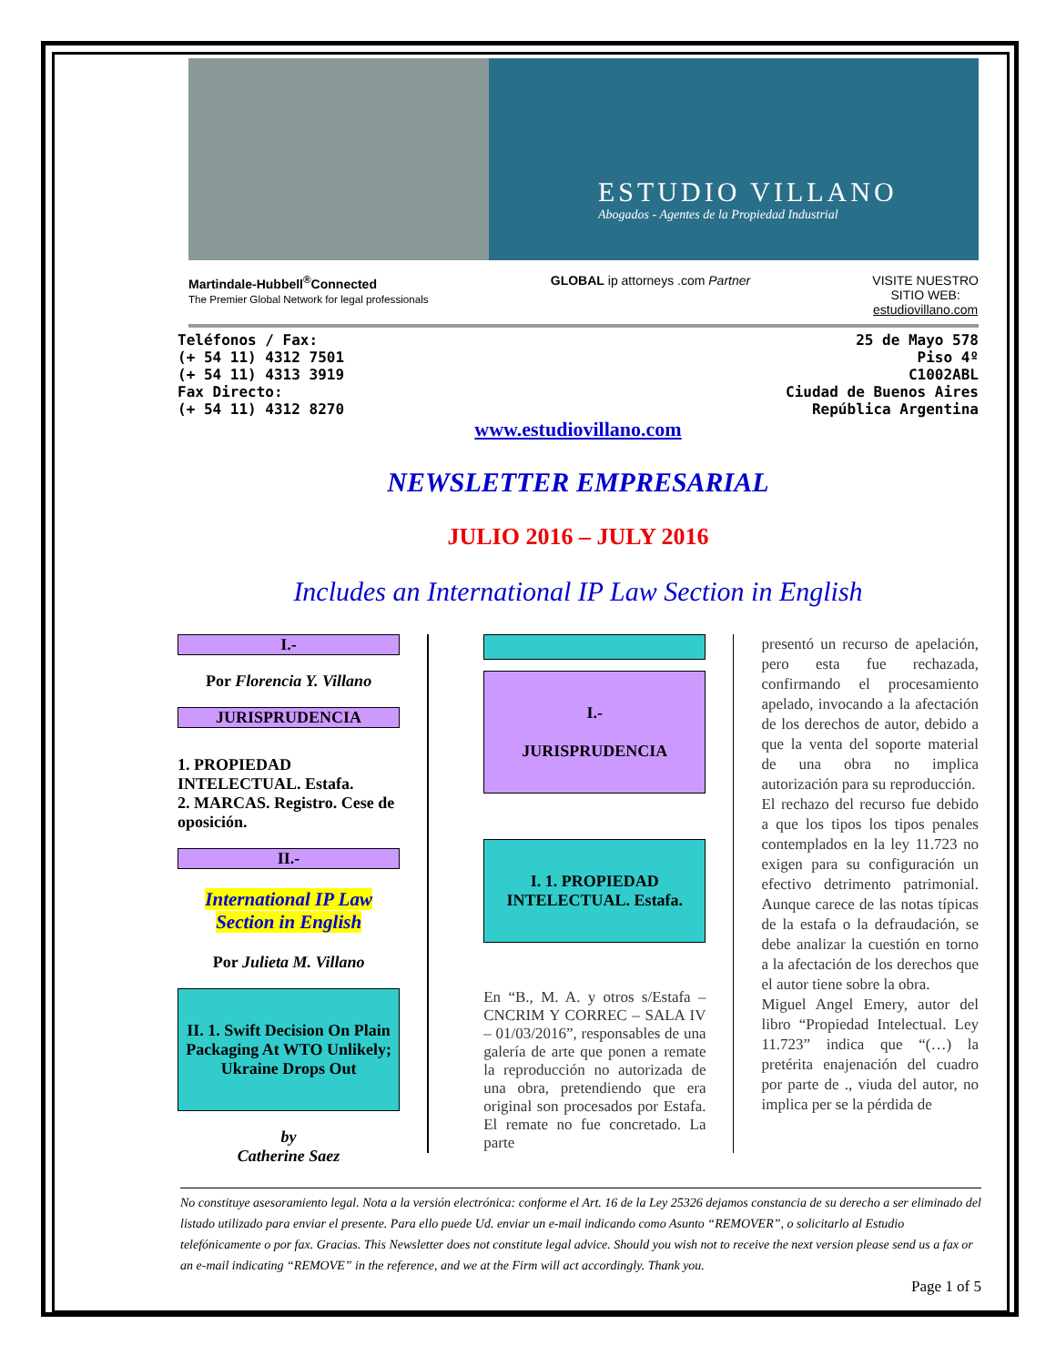ESTUDIO VILLANO
Abogados - Agentes de la Propiedad Industrial
Martindale-Hubbell<sup>®</sup>Connected
The Premier Global Network for legal professionals
GLOBAL ip attorneys .com Partner
VISITE NUESTRO
SITIO WEB:
estudiovillano.com
Teléfonos / Fax:
(+ 54 11) 4312 7501
(+ 54 11) 4313 3919
Fax Directo:
(+ 54 11) 4312 8270
25 de Mayo 578
Piso 4º
C1002ABL
Ciudad de Buenos Aires
República Argentina
www.estudiovillano.com
NEWSLETTER EMPRESARIAL
JULIO 2016 – JULY 2016
Includes an International IP Law Section in English
I.-
Por Florencia Y. Villano
JURISPRUDENCIA
1. PROPIEDAD INTELECTUAL. Estafa.
2. MARCAS. Registro. Cese de oposición.
II.-
International IP Law Section in English
Por Julieta M. Villano
II. 1. Swift Decision On Plain Packaging At WTO Unlikely; Ukraine Drops Out
by
Catherine Saez
I.-
JURISPRUDENCIA
I. 1. PROPIEDAD INTELECTUAL. Estafa.
En “B., M. A. y otros s/Estafa – CNCRIM Y CORREC – SALA IV – 01/03/2016”, responsables de una galería de arte que ponen a remate la reproducción no autorizada de una obra, pretendiendo que era original son procesados por Estafa. El remate no fue concretado. La parte
presentó un recurso de apelación, pero esta fue rechazada, confirmando el procesamiento apelado, invocando a la afectación de los derechos de autor, debido a que la venta del soporte material de una obra no implica autorización para su reproducción.
El rechazo del recurso fue debido a que los tipos los tipos penales contemplados en la ley 11.723 no exigen para su configuración un efectivo detrimento patrimonial. Aunque carece de las notas típicas de la estafa o la defraudación, se debe analizar la cuestión en torno a la afectación de los derechos que el autor tiene sobre la obra.
Miguel Angel Emery, autor del libro “Propiedad Intelectual. Ley 11.723” indica que “(…) la pretérita enajenación del cuadro por parte de ., viuda del autor, no implica per se la pérdida de
No constituye asesoramiento legal. Nota a la versión electrónica: conforme el Art. 16 de la Ley 25326 dejamos constancia de su derecho a ser eliminado del listado utilizado para enviar el presente. Para ello puede Ud. enviar un e-mail indicando como Asunto “REMOVER”, o solicitarlo al Estudio telefónicamente o por fax. Gracias. This Newsletter does not constitute legal advice. Should you wish not to receive the next version please send us a fax or an e-mail indicating “REMOVE” in the reference, and we at the Firm will act accordingly. Thank you.
Page 1 of 5